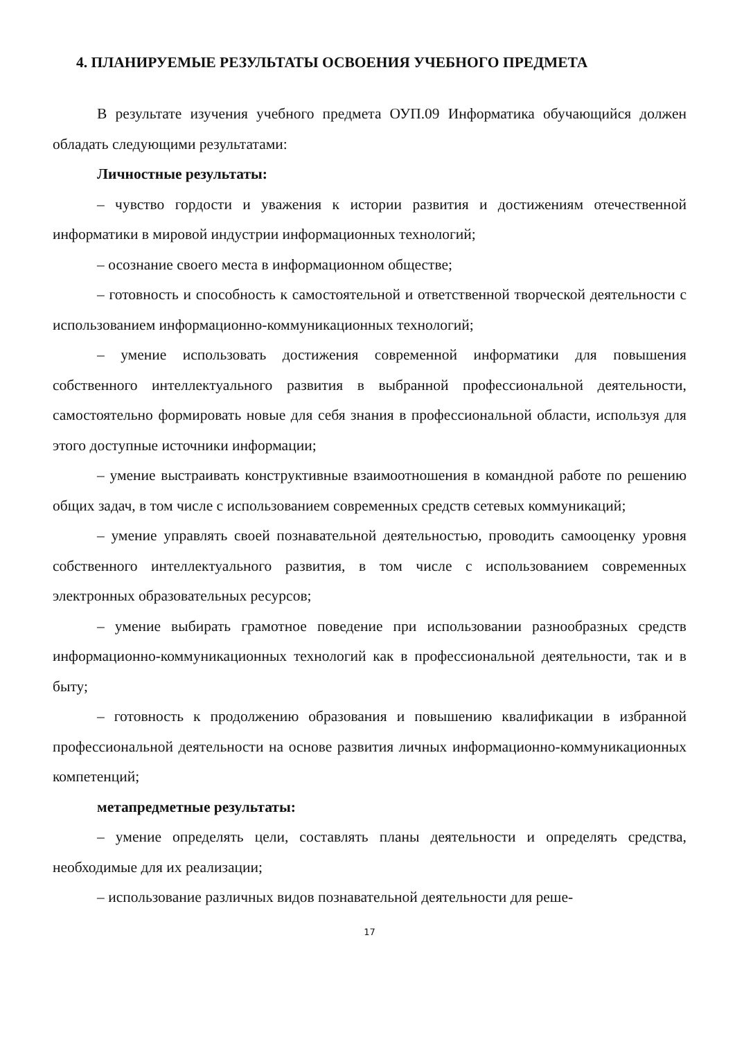4. ПЛАНИРУЕМЫЕ РЕЗУЛЬТАТЫ ОСВОЕНИЯ УЧЕБНОГО ПРЕДМЕТА
В результате изучения учебного предмета ОУП.09 Информатика обучающийся должен обладать следующими результатами:
Личностные результаты:
– чувство гордости и уважения к истории развития и достижениям отечественной информатики в мировой индустрии информационных технологий;
– осознание своего места в информационном обществе;
– готовность и способность к самостоятельной и ответственной творческой деятельности с использованием информационно-коммуникационных технологий;
– умение использовать достижения современной информатики для повышения собственного интеллектуального развития в выбранной профессиональной деятельности, самостоятельно формировать новые для себя знания в профессиональной области, используя для этого доступные источники информации;
– умение выстраивать конструктивные взаимоотношения в командной работе по решению общих задач, в том числе с использованием современных средств сетевых коммуникаций;
– умение управлять своей познавательной деятельностью, проводить самооценку уровня собственного интеллектуального развития, в том числе с использованием современных электронных образовательных ресурсов;
– умение выбирать грамотное поведение при использовании разнообразных средств информационно-коммуникационных технологий как в профессиональной деятельности, так и в быту;
– готовность к продолжению образования и повышению квалификации в избранной профессиональной деятельности на основе развития личных информационно-коммуникационных компетенций;
метапредметные результаты:
– умение определять цели, составлять планы деятельности и определять средства, необходимые для их реализации;
– использование различных видов познавательной деятельности для реше-
17